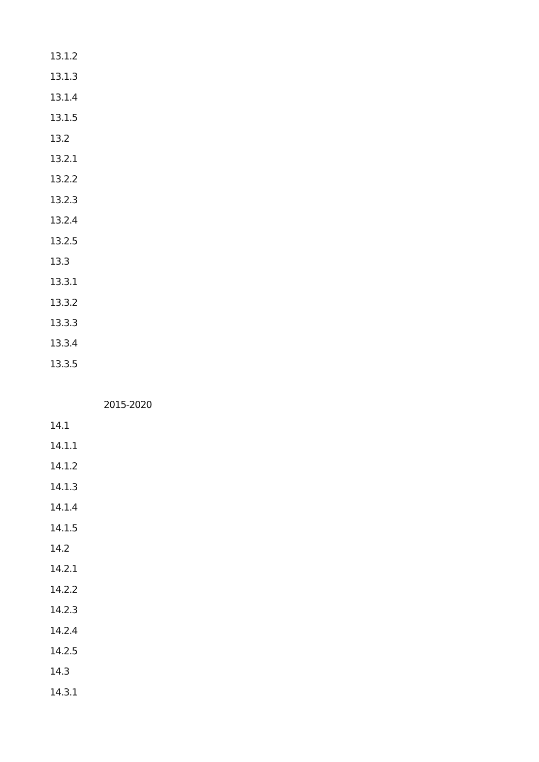13.1.2
13.1.3
13.1.4
13.1.5
13.2
13.2.1
13.2.2
13.2.3
13.2.4
13.2.5
13.3
13.3.1
13.3.2
13.3.3
13.3.4
13.3.5
2015-2020
14.1
14.1.1
14.1.2
14.1.3
14.1.4
14.1.5
14.2
14.2.1
14.2.2
14.2.3
14.2.4
14.2.5
14.3
14.3.1